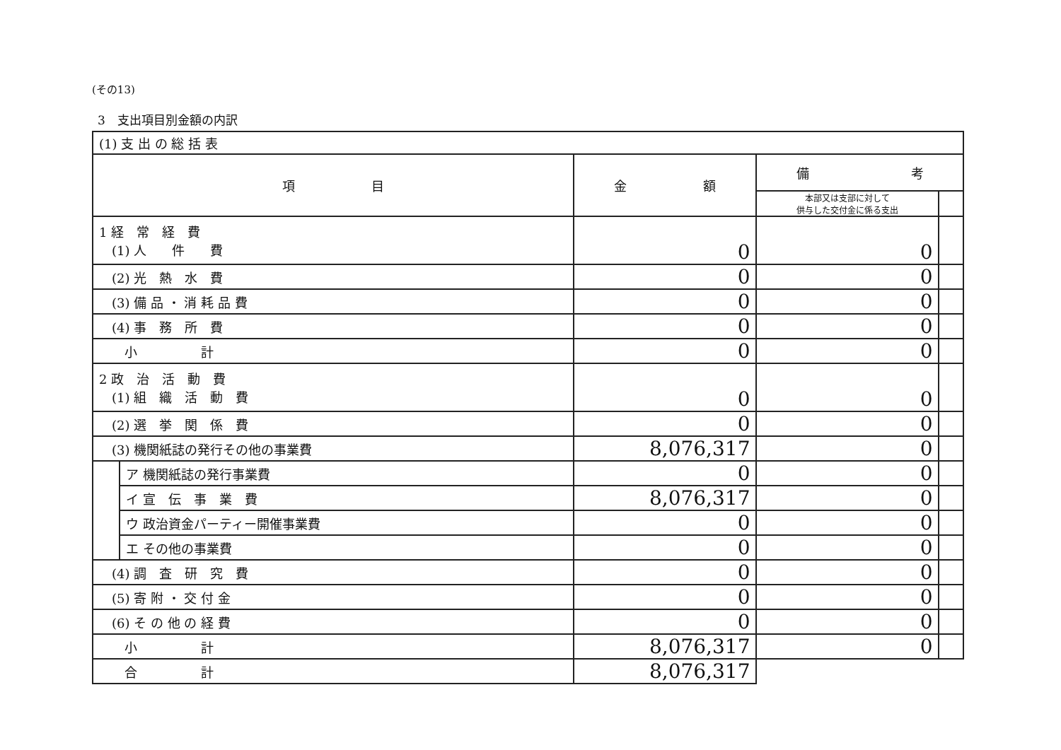(その13)
3　支出項目別金額の内訳
| (1) 支 出 の 総 括 表 | | | | |
| 項 目 | | 金 額 | 備 考 | |
| | | | 本部又は支部に対して 供与した交付金に係る支出 | |
| 1 経 常 経 費 (1) 人 件 費 | | 0 | 0 | |
| (2) 光 熱 水 費 | | 0 | 0 | |
| (3) 備 品 ・ 消 耗 品 費 | | 0 | 0 | |
| (4) 事 務 所 費 | | 0 | 0 | |
| 小 計 | | 0 | 0 | |
| 2 政 治 活 動 費 (1) 組 織 活 動 費 | | 0 | 0 | |
| (2) 選 挙 関 係 費 | | 0 | 0 | |
| (3) 機関紙誌の発行その他の事業費 | | 8,076,317 | 0 | |
| | ア 機関紙誌の発行事業費 | 0 | 0 | |
| | イ 宣 伝 事 業 費 | 8,076,317 | 0 | |
| | ウ 政治資金パーティー開催事業費 | 0 | 0 | |
| | エ その他の事業費 | 0 | 0 | |
| (4) 調 査 研 究 費 | | 0 | 0 | |
| (5) 寄 附 ・ 交 付 金 | | 0 | 0 | |
| (6) そ の 他 の 経 費 | | 0 | 0 | |
| 小 計 | | 8,076,317 | 0 | |
| 合 計 | | 8,076,317 | | |